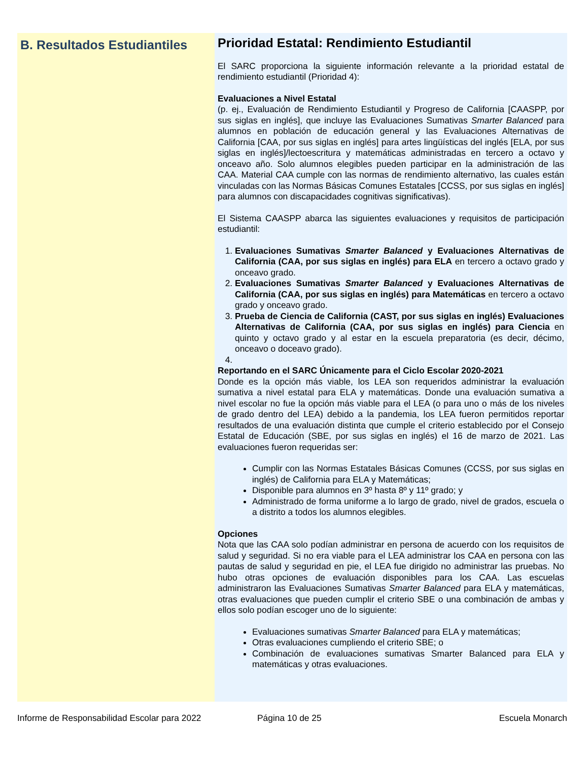B. Resultados Estudiantiles
Prioridad Estatal: Rendimiento Estudiantil
El SARC proporciona la siguiente información relevante a la prioridad estatal de rendimiento estudiantil (Prioridad 4):
Evaluaciones a Nivel Estatal
(p. ej., Evaluación de Rendimiento Estudiantil y Progreso de California [CAASPP, por sus siglas en inglés], que incluye las Evaluaciones Sumativas Smarter Balanced para alumnos en población de educación general y las Evaluaciones Alternativas de California [CAA, por sus siglas en inglés] para artes lingüísticas del inglés [ELA, por sus siglas en inglés]/lectoescritura y matemáticas administradas en tercero a octavo y onceavo año. Solo alumnos elegibles pueden participar en la administración de las CAA. Material CAA cumple con las normas de rendimiento alternativo, las cuales están vinculadas con las Normas Básicas Comunes Estatales [CCSS, por sus siglas en inglés] para alumnos con discapacidades cognitivas significativas).
El Sistema CAASPP abarca las siguientes evaluaciones y requisitos de participación estudiantil:
1. Evaluaciones Sumativas Smarter Balanced y Evaluaciones Alternativas de California (CAA, por sus siglas en inglés) para ELA en tercero a octavo grado y onceavo grado.
2. Evaluaciones Sumativas Smarter Balanced y Evaluaciones Alternativas de California (CAA, por sus siglas en inglés) para Matemáticas en tercero a octavo grado y onceavo grado.
3. Prueba de Ciencia de California (CAST, por sus siglas en inglés) Evaluaciones Alternativas de California (CAA, por sus siglas en inglés) para Ciencia en quinto y octavo grado y al estar en la escuela preparatoria (es decir, décimo, onceavo o doceavo grado).
Reportando en el SARC Únicamente para el Ciclo Escolar 2020-2021
Donde es la opción más viable, los LEA son requeridos administrar la evaluación sumativa a nivel estatal para ELA y matemáticas. Donde una evaluación sumativa a nivel escolar no fue la opción más viable para el LEA (o para uno o más de los niveles de grado dentro del LEA) debido a la pandemia, los LEA fueron permitidos reportar resultados de una evaluación distinta que cumple el criterio establecido por el Consejo Estatal de Educación (SBE, por sus siglas en inglés) el 16 de marzo de 2021. Las evaluaciones fueron requeridas ser:
Cumplir con las Normas Estatales Básicas Comunes (CCSS, por sus siglas en inglés) de California para ELA y Matemáticas;
Disponible para alumnos en 3º hasta 8º y 11º grado; y
Administrado de forma uniforme a lo largo de grado, nivel de grados, escuela o a distrito a todos los alumnos elegibles.
Opciones
Nota que las CAA solo podían administrar en persona de acuerdo con los requisitos de salud y seguridad. Si no era viable para el LEA administrar los CAA en persona con las pautas de salud y seguridad en pie, el LEA fue dirigido no administrar las pruebas. No hubo otras opciones de evaluación disponibles para los CAA. Las escuelas administraron las Evaluaciones Sumativas Smarter Balanced para ELA y matemáticas, otras evaluaciones que pueden cumplir el criterio SBE o una combinación de ambas y ellos solo podían escoger uno de lo siguiente:
Evaluaciones sumativas Smarter Balanced para ELA y matemáticas;
Otras evaluaciones cumpliendo el criterio SBE; o
Combinación de evaluaciones sumativas Smarter Balanced para ELA y matemáticas y otras evaluaciones.
Informe de Responsabilidad Escolar para 2022 Página 10 de 25 Escuela Monarch